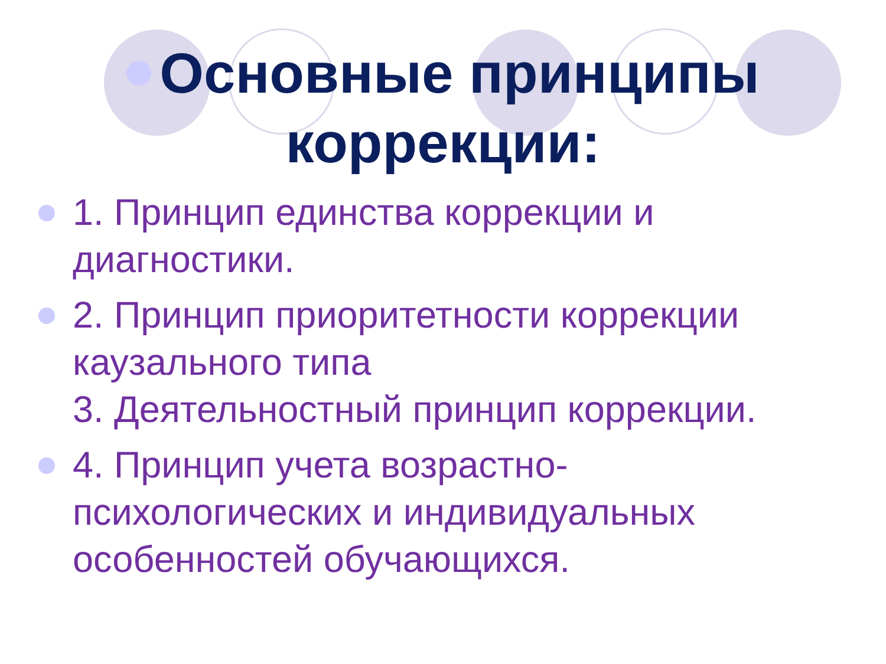Основные принципы
коррекции:
1. Принцип единства коррекции и диагностики.
2. Принцип приоритетности коррекции каузального типа
3. Деятельностный принцип коррекции.
4. Принцип учета возрастно-психологических и индивидуальных особенностей обучающихся.